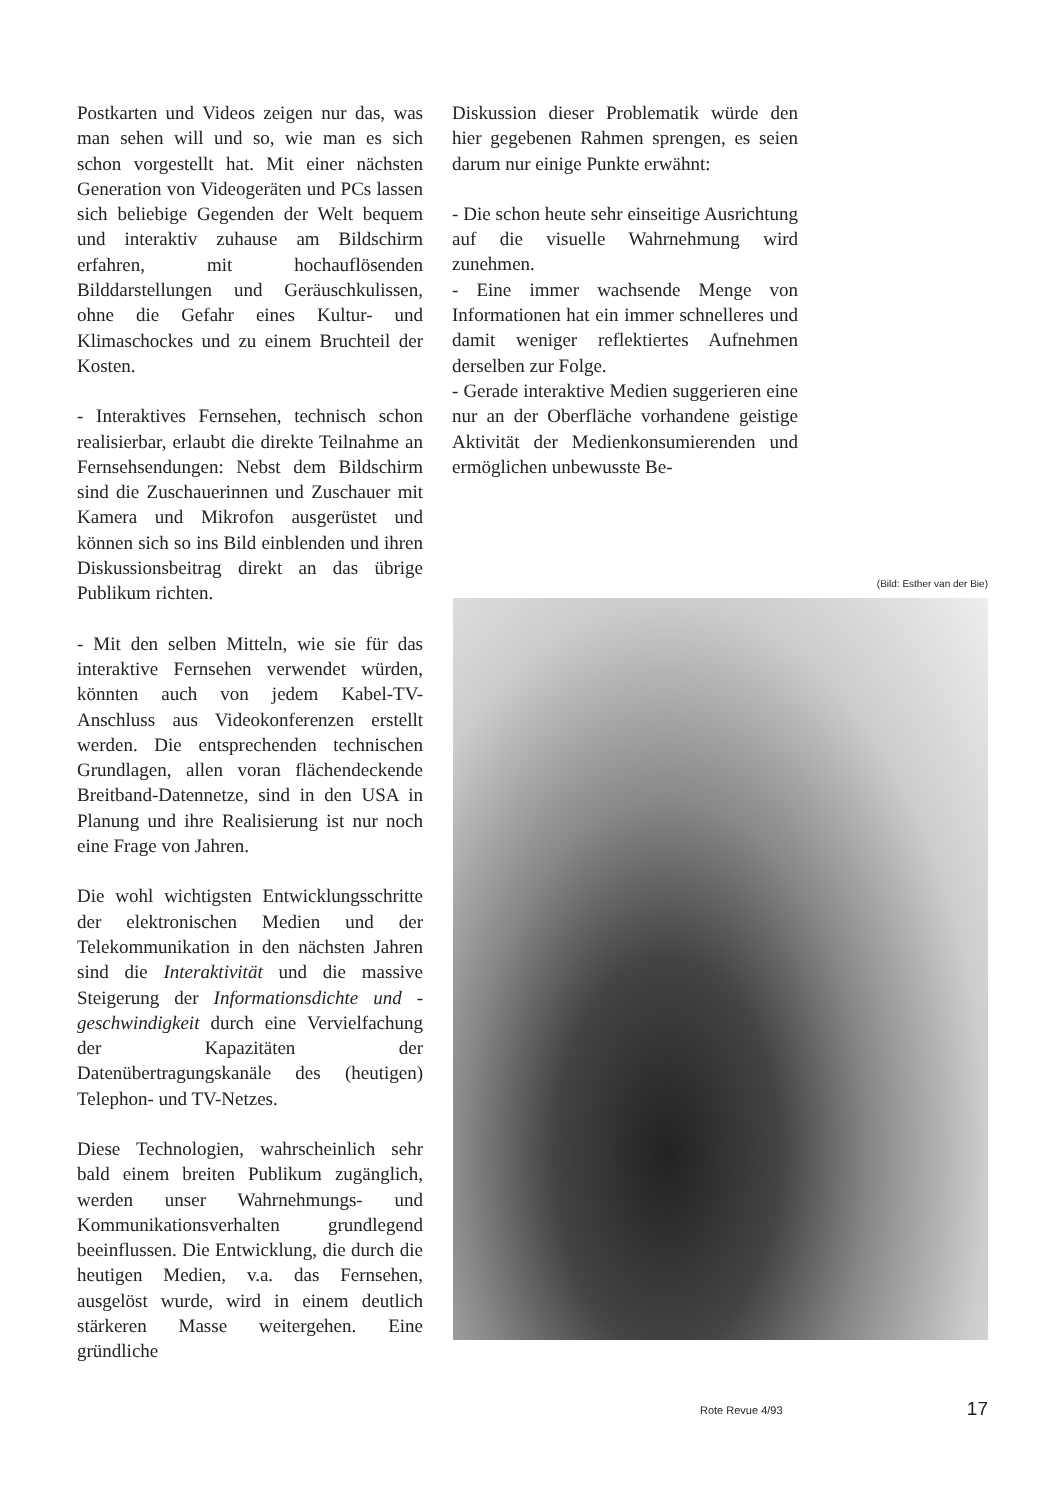Postkarten und Videos zeigen nur das, was man sehen will und so, wie man es sich schon vorgestellt hat. Mit einer nächsten Generation von Videogeräten und PCs lassen sich beliebige Gegenden der Welt bequem und interaktiv zuhause am Bildschirm erfahren, mit hochauflösenden Bilddarstellungen und Geräuschkulissen, ohne die Gefahr eines Kultur- und Klimaschockes und zu einem Bruchteil der Kosten.
- Interaktives Fernsehen, technisch schon realisierbar, erlaubt die direkte Teilnahme an Fernsehsendungen: Nebst dem Bildschirm sind die Zuschauerinnen und Zuschauer mit Kamera und Mikrofon ausgerüstet und können sich so ins Bild einblenden und ihren Diskussionsbeitrag direkt an das übrige Publikum richten.
- Mit den selben Mitteln, wie sie für das interaktive Fernsehen verwendet würden, könnten auch von jedem Kabel-TV-Anschluss aus Videokonferenzen erstellt werden. Die entsprechenden technischen Grundlagen, allen voran flächendeckende Breitband-Datennetze, sind in den USA in Planung und ihre Realisierung ist nur noch eine Frage von Jahren.
Die wohl wichtigsten Entwicklungsschritte der elektronischen Medien und der Telekommunikation in den nächsten Jahren sind die Interaktivität und die massive Steigerung der Informationsdichte und -geschwindigkeit durch eine Vervielfachung der Kapazitäten der Datenübertragungskanäle des (heutigen) Telephon- und TV-Netzes.
Diese Technologien, wahrscheinlich sehr bald einem breiten Publikum zugänglich, werden unser Wahrnehmungs- und Kommunikationsverhalten grundlegend beeinflussen. Die Entwicklung, die durch die heutigen Medien, v.a. das Fernsehen, ausgelöst wurde, wird in einem deutlich stärkeren Masse weitergehen. Eine gründliche
Diskussion dieser Problematik würde den hier gegebenen Rahmen sprengen, es seien darum nur einige Punkte erwähnt:
- Die schon heute sehr einseitige Ausrichtung auf die visuelle Wahrnehmung wird zunehmen.
- Eine immer wachsende Menge von Informationen hat ein immer schnelleres und damit weniger reflektiertes Aufnehmen derselben zur Folge.
- Gerade interaktive Medien suggerieren eine nur an der Oberfläche vorhandene geistige Aktivität der Medienkonsumierenden und ermöglichen unbewusste Be-
(Bild: Esther van der Bie)
Rote Revue 4/93 17